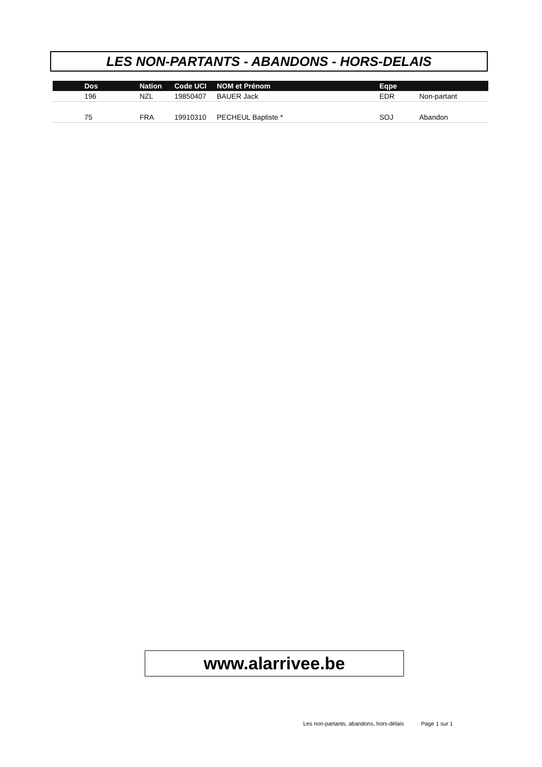LES NON-PARTANTS - ABANDONS - HORS-DELAIS
| | Dos | Nation | Code UCI | NOM et Prénom | Eqpe | |
| --- | --- | --- | --- | --- | --- | --- |
| | 196 | NZL | 19850407 | BAUER Jack | EDR | Non-partant |
| | 75 | FRA | 19910310 | PECHEUL Baptiste * | SOJ | Abandon |
www.alarrivee.be
Les non-partants, abandons, hors-délais Page 1 sur 1